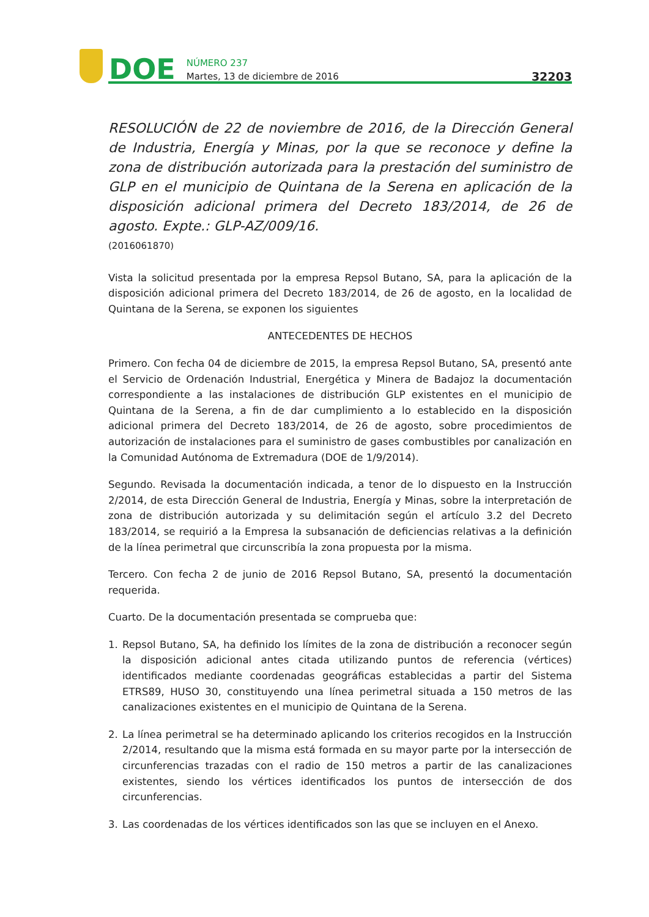DOE
NÚMERO 237
Martes, 13 de diciembre de 2016
32203
RESOLUCIÓN de 22 de noviembre de 2016, de la Dirección General de Industria, Energía y Minas, por la que se reconoce y define la zona de distribución autorizada para la prestación del suministro de GLP en el municipio de Quintana de la Serena en aplicación de la disposición adicional primera del Decreto 183/2014, de 26 de agosto. Expte.: GLP-AZ/009/16.
(2016061870)
Vista la solicitud presentada por la empresa Repsol Butano, SA, para la aplicación de la disposición adicional primera del Decreto 183/2014, de 26 de agosto, en la localidad de Quintana de la Serena, se exponen los siguientes
ANTECEDENTES DE HECHOS
Primero. Con fecha 04 de diciembre de 2015, la empresa Repsol Butano, SA, presentó ante el Servicio de Ordenación Industrial, Energética y Minera de Badajoz la documentación correspondiente a las instalaciones de distribución GLP existentes en el municipio de Quintana de la Serena, a fin de dar cumplimiento a lo establecido en la disposición adicional primera del Decreto 183/2014, de 26 de agosto, sobre procedimientos de autorización de instalaciones para el suministro de gases combustibles por canalización en la Comunidad Autónoma de Extremadura (DOE de 1/9/2014).
Segundo. Revisada la documentación indicada, a tenor de lo dispuesto en la Instrucción 2/2014, de esta Dirección General de Industria, Energía y Minas, sobre la interpretación de zona de distribución autorizada y su delimitación según el artículo 3.2 del Decreto 183/2014, se requirió a la Empresa la subsanación de deficiencias relativas a la definición de la línea perimetral que circunscribía la zona propuesta por la misma.
Tercero. Con fecha 2 de junio de 2016 Repsol Butano, SA, presentó la documentación requerida.
Cuarto. De la documentación presentada se comprueba que:
1. Repsol Butano, SA, ha definido los límites de la zona de distribución a reconocer según la disposición adicional antes citada utilizando puntos de referencia (vértices) identificados mediante coordenadas geográficas establecidas a partir del Sistema ETRS89, HUSO 30, constituyendo una línea perimetral situada a 150 metros de las canalizaciones existentes en el municipio de Quintana de la Serena.
2. La línea perimetral se ha determinado aplicando los criterios recogidos en la Instrucción 2/2014, resultando que la misma está formada en su mayor parte por la intersección de circunferencias trazadas con el radio de 150 metros a partir de las canalizaciones existentes, siendo los vértices identificados los puntos de intersección de dos circunferencias.
3. Las coordenadas de los vértices identificados son las que se incluyen en el Anexo.